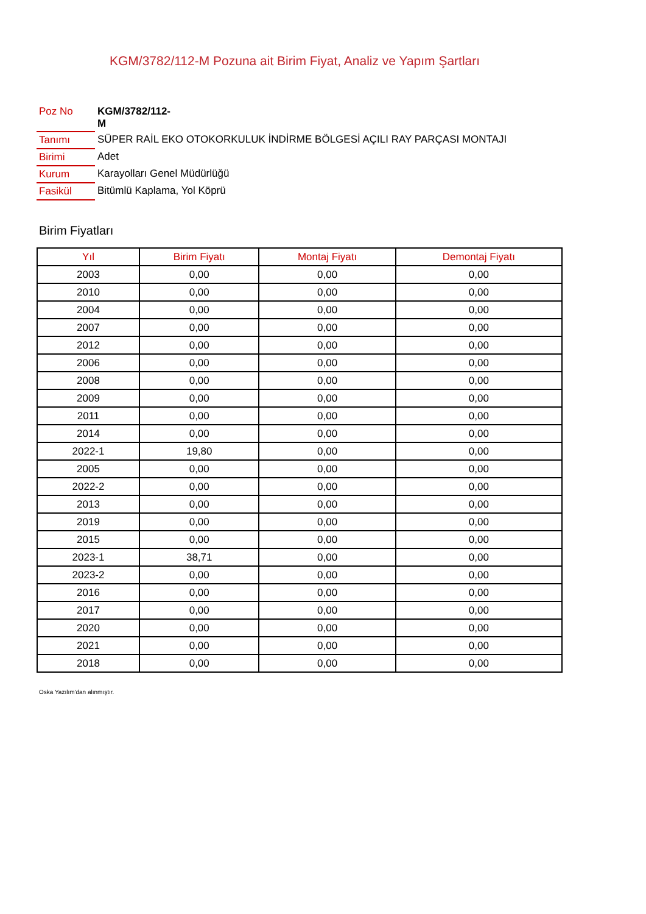KGM/3782/112-M Pozuna ait Birim Fiyat, Analiz ve Yapım Şartları
| Poz No | KGM/3782/112- M |
| Tanımı | SÜPER RAİL EKO OTOKORKULUK İNDİRME BÖLGESİ AÇILI RAY PARÇASI MONTAJI |
| Birimi | Adet |
| Kurum | Karayolları Genel Müdürlüğü |
| Fasikül | Bitümlü Kaplama, Yol Köprü |
Birim Fiyatları
| Yıl | Birim Fiyatı | Montaj Fiyatı | Demontaj Fiyatı |
| --- | --- | --- | --- |
| 2003 | 0,00 | 0,00 | 0,00 |
| 2010 | 0,00 | 0,00 | 0,00 |
| 2004 | 0,00 | 0,00 | 0,00 |
| 2007 | 0,00 | 0,00 | 0,00 |
| 2012 | 0,00 | 0,00 | 0,00 |
| 2006 | 0,00 | 0,00 | 0,00 |
| 2008 | 0,00 | 0,00 | 0,00 |
| 2009 | 0,00 | 0,00 | 0,00 |
| 2011 | 0,00 | 0,00 | 0,00 |
| 2014 | 0,00 | 0,00 | 0,00 |
| 2022-1 | 19,80 | 0,00 | 0,00 |
| 2005 | 0,00 | 0,00 | 0,00 |
| 2022-2 | 0,00 | 0,00 | 0,00 |
| 2013 | 0,00 | 0,00 | 0,00 |
| 2019 | 0,00 | 0,00 | 0,00 |
| 2015 | 0,00 | 0,00 | 0,00 |
| 2023-1 | 38,71 | 0,00 | 0,00 |
| 2023-2 | 0,00 | 0,00 | 0,00 |
| 2016 | 0,00 | 0,00 | 0,00 |
| 2017 | 0,00 | 0,00 | 0,00 |
| 2020 | 0,00 | 0,00 | 0,00 |
| 2021 | 0,00 | 0,00 | 0,00 |
| 2018 | 0,00 | 0,00 | 0,00 |
Oska Yazılım'dan alınmıştır.